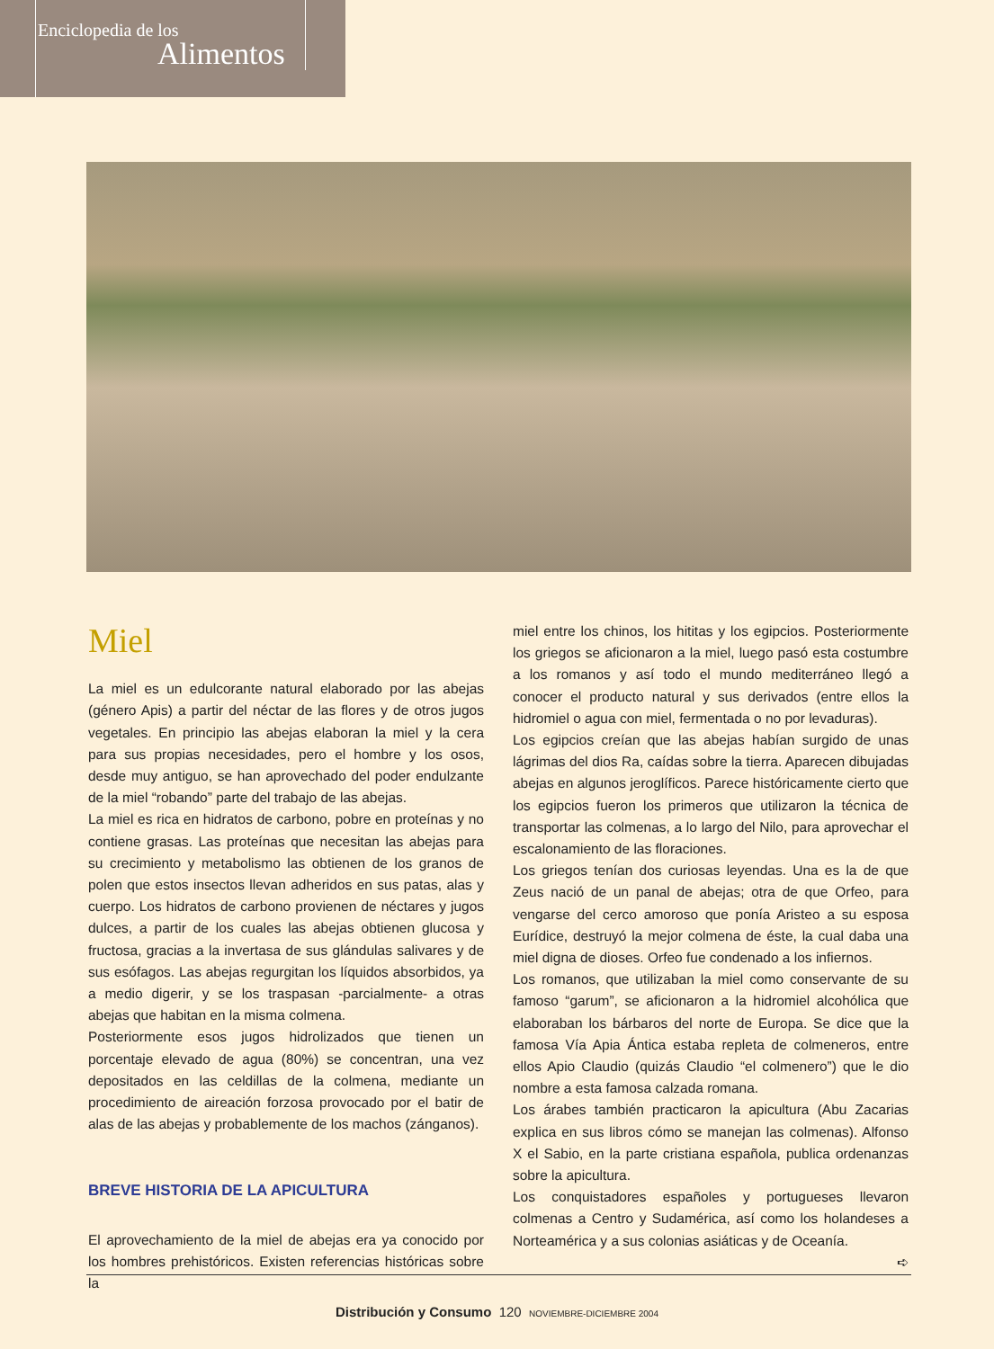Enciclopedia de los
Alimentos
Miel
La miel es un edulcorante natural elaborado por las abejas (género Apis) a partir del néctar de las flores y de otros jugos vegetales. En principio las abejas elaboran la miel y la cera para sus propias necesidades, pero el hombre y los osos, desde muy antiguo, se han aprovechado del poder endulzante de la miel “robando” parte del trabajo de las abejas.
La miel es rica en hidratos de carbono, pobre en proteínas y no contiene grasas. Las proteínas que necesitan las abejas para su crecimiento y metabolismo las obtienen de los granos de polen que estos insectos llevan adheridos en sus patas, alas y cuerpo. Los hidratos de carbono provienen de néctares y jugos dulces, a partir de los cuales las abejas obtienen glucosa y fructosa, gracias a la invertasa de sus glándulas salivares y de sus esófagos. Las abejas regurgitan los líquidos absorbidos, ya a medio digerir, y se los traspasan -parcialmente- a otras abejas que habitan en la misma colmena.
Posteriormente esos jugos hidrolizados que tienen un porcentaje elevado de agua (80%) se concentran, una vez depositados en las celdillas de la colmena, mediante un procedimiento de aireación forzosa provocado por el batir de alas de las abejas y probablemente de los machos (zánganos).
BREVE HISTORIA DE LA APICULTURA
El aprovechamiento de la miel de abejas era ya conocido por los hombres prehistóricos. Existen referencias históricas sobre la
miel entre los chinos, los hititas y los egipcios. Posteriormente los griegos se aficionaron a la miel, luego pasó esta costumbre a los romanos y así todo el mundo mediterráneo llegó a conocer el producto natural y sus derivados (entre ellos la hidromiel o agua con miel, fermentada o no por levaduras).
Los egipcios creían que las abejas habían surgido de unas lágrimas del dios Ra, caídas sobre la tierra. Aparecen dibujadas abejas en algunos jeroglíficos. Parece históricamente cierto que los egipcios fueron los primeros que utilizaron la técnica de transportar las colmenas, a lo largo del Nilo, para aprovechar el escalonamiento de las floraciones.
Los griegos tenían dos curiosas leyendas. Una es la de que Zeus nació de un panal de abejas; otra de que Orfeo, para vengarse del cerco amoroso que ponía Aristeo a su esposa Eurídice, destruyó la mejor colmena de éste, la cual daba una miel digna de dioses. Orfeo fue condenado a los infiernos.
Los romanos, que utilizaban la miel como conservante de su famoso “garum”, se aficionaron a la hidromiel alcohólica que elaboraban los bárbaros del norte de Europa. Se dice que la famosa Vía Apia Ántica estaba repleta de colmeneros, entre ellos Apio Claudio (quizás Claudio “el colmenero”) que le dio nombre a esta famosa calzada romana.
Los árabes también practicaron la apicultura (Abu Zacarias explica en sus libros cómo se manejan las colmenas). Alfonso X el Sabio, en la parte cristiana española, publica ordenanzas sobre la apicultura.
Los conquistadores españoles y portugueses llevaron colmenas a Centro y Sudamérica, así como los holandeses a Norteamérica y a sus colonias asiáticas y de Oceanía.
➪
Distribución y Consumo 120 NOVIEMBRE-DICIEMBRE 2004